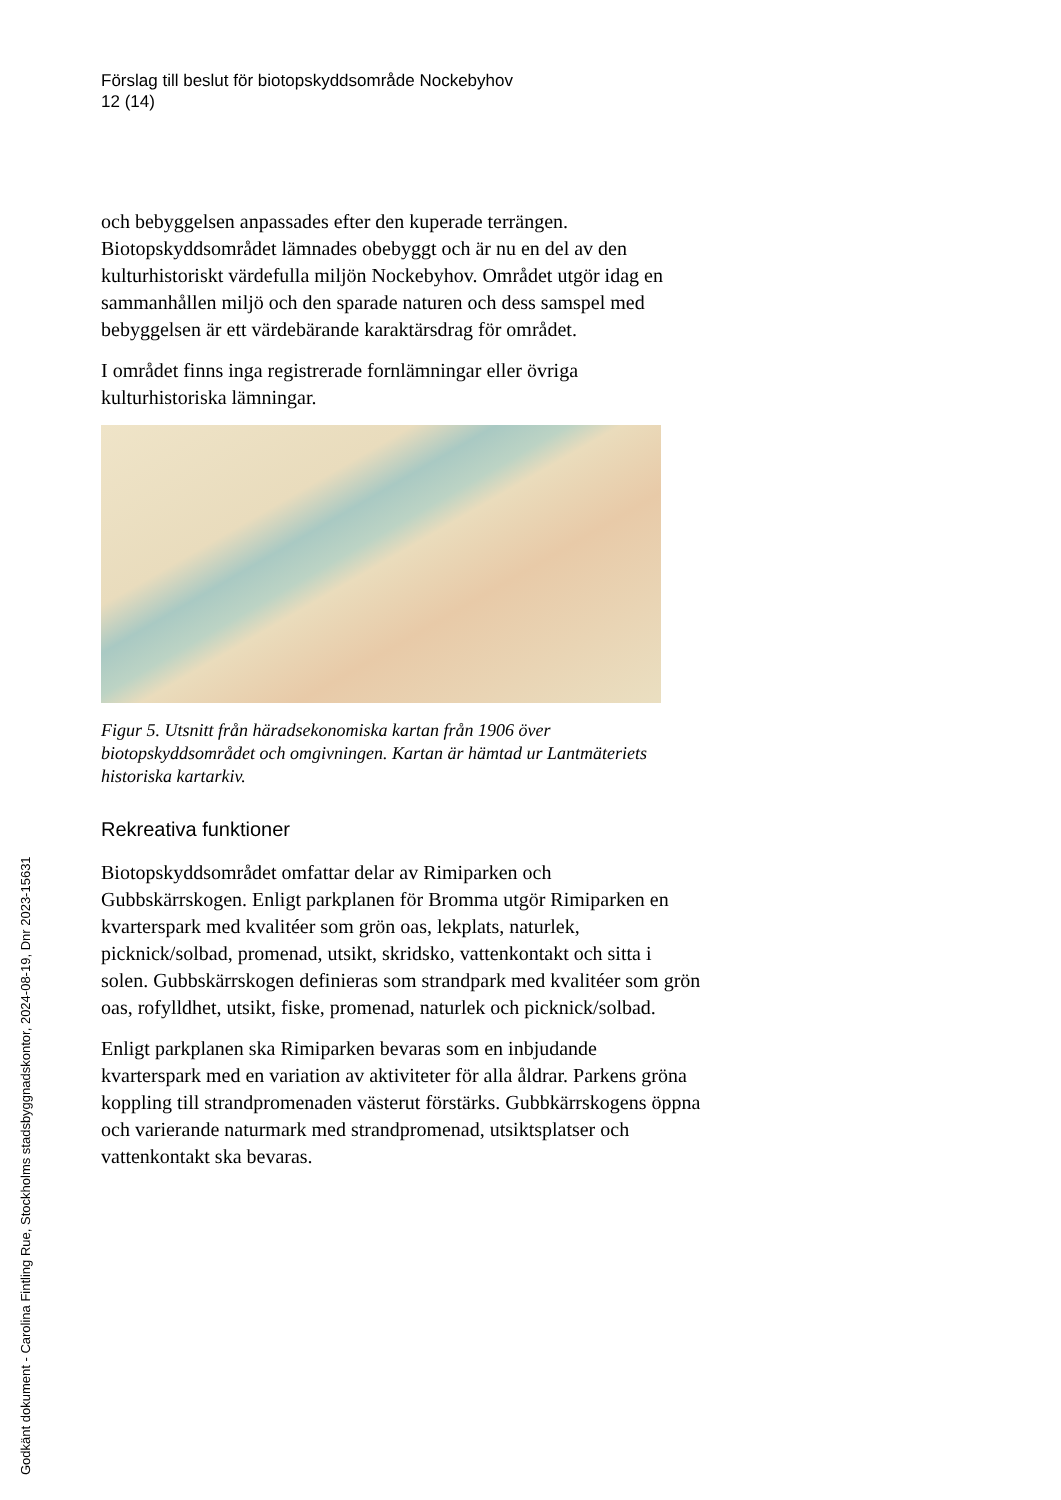Förslag till beslut för biotopskyddsområde Nockebyhov
12 (14)
och bebyggelsen anpassades efter den kuperade terrängen. Biotopskyddsområdet lämnades obebyggt och är nu en del av den kulturhistoriskt värdefulla miljön Nockebyhov. Området utgör idag en sammanhållen miljö och den sparade naturen och dess samspel med bebyggelsen är ett värdebärande karaktärsdrag för området.
I området finns inga registrerade fornlämningar eller övriga kulturhistoriska lämningar.
Figur 5. Utsnitt från häradsekonomiska kartan från 1906 över biotopskyddsområdet och omgivningen. Kartan är hämtad ur Lantmäteriets historiska kartarkiv.
Rekreativa funktioner
Biotopskyddsområdet omfattar delar av Rimiparken och Gubbskärrskogen. Enligt parkplanen för Bromma utgör Rimiparken en kvarterspark med kvalitéer som grön oas, lekplats, naturlek, picknick/solbad, promenad, utsikt, skridsko, vattenkontakt och sitta i solen. Gubbskärrskogen definieras som strandpark med kvalitéer som grön oas, rofylldhet, utsikt, fiske, promenad, naturlek och picknick/solbad.
Enligt parkplanen ska Rimiparken bevaras som en inbjudande kvarterspark med en variation av aktiviteter för alla åldrar. Parkens gröna koppling till strandpromenaden västerut förstärks. Gubbkärrskogens öppna och varierande naturmark med strandpromenad, utsiktsplatser och vattenkontakt ska bevaras.
Godkänt dokument - Carolina Fintling Rue, Stockholms stadsbyggnadskontor, 2024-08-19, Dnr 2023-15631